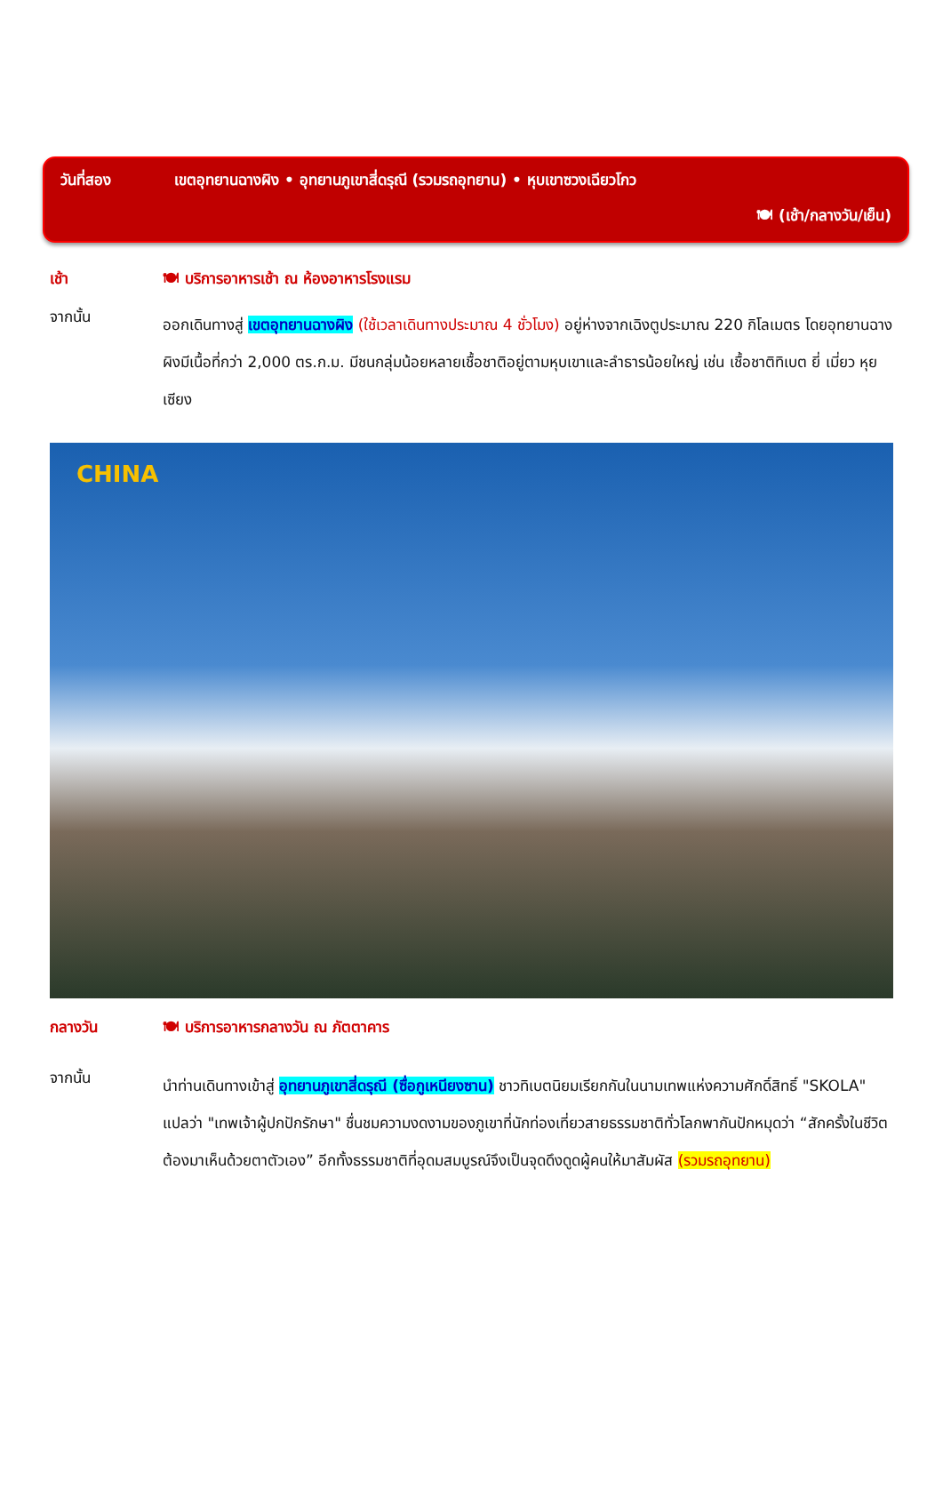วันที่สอง เขตอุทยานฉางผิง • อุทยานภูเขาสี่ดรุณี (รวมรถอุทยาน) • หุบเขาซวงเฉียวโกว
🍽 (เช้า/กลางวัน/เย็น)
เช้า 🍽 บริการอาหารเช้า ณ ห้องอาหารโรงแรม
จากนั้น
ออกเดินทางสู่ เขตอุทยานฉางผิง (ใช้เวลาเดินทางประมาณ 4 ชั่วโมง) อยู่ห่างจากเฉิงตูประมาณ 220 กิโลเมตร โดยอุทยานฉางผิงมีเนื้อที่กว่า 2,000 ตร.ก.ม. มีชนกลุ่มน้อยหลายเชื้อชาติอยู่ตามหุบเขาและลำธารน้อยใหญ่ เช่น เชื้อชาติทิเบต ยี่ เมี่ยว หุย เซียง
CHINA
กลางวัน 🍽 บริการอาหารกลางวัน ณ ภัตตาคาร
จากนั้น
นำท่านเดินทางเข้าสู่ อุทยานภูเขาสี่ดรุณี (ซื่อกูเหนียงซาน) ชาวทิเบตนิยมเรียกกันในนามเทพแห่งความศักดิ์สิทธิ์ "SKOLA" แปลว่า "เทพเจ้าผู้ปกปักรักษา" ชื่นชมความงดงามของภูเขาที่นักท่องเที่ยวสายธรรมชาติทั่วโลกพากันปักหมุดว่า “สักครั้งในชีวิตต้องมาเห็นด้วยตาตัวเอง” อีกทั้งธรรมชาติที่อุดมสมบูรณ์จึงเป็นจุดดึงดูดผู้คนให้มาสัมผัส (รวมรถอุทยาน)